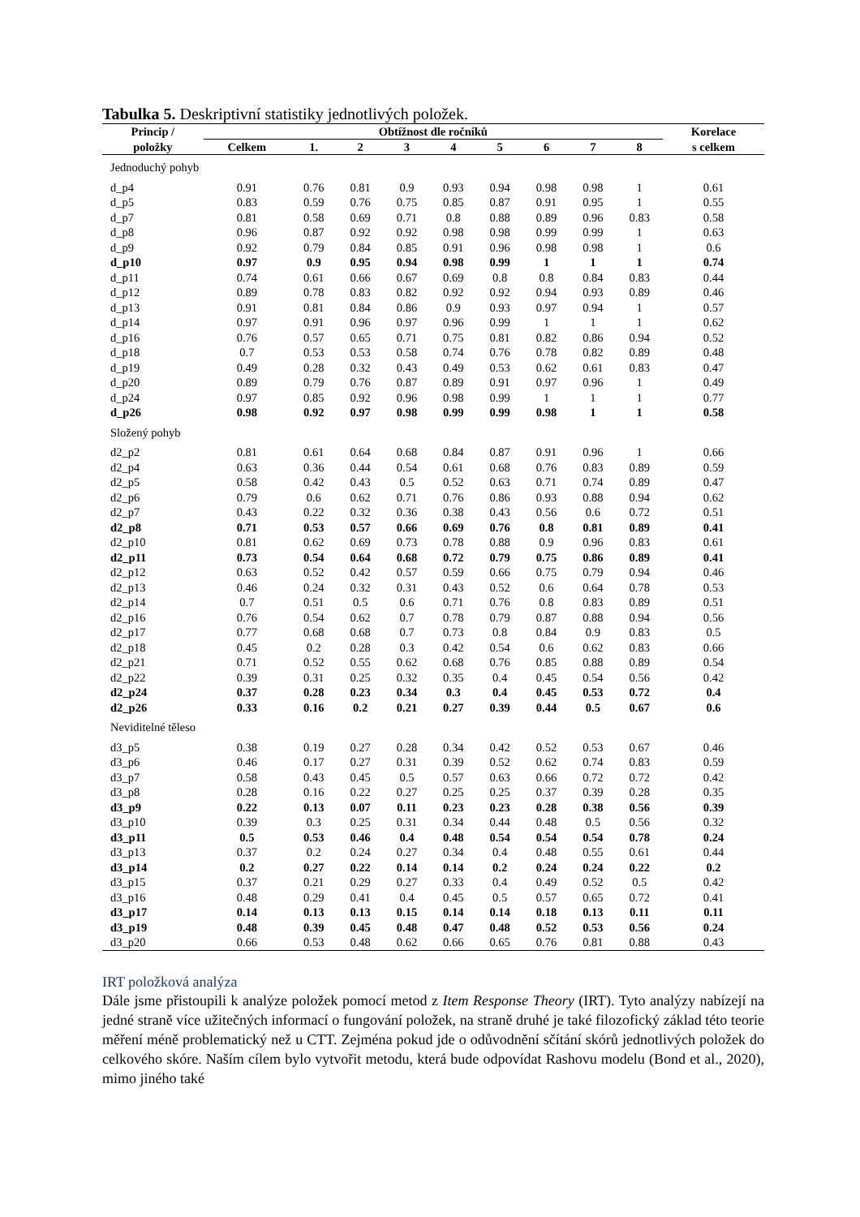Tabulka 5. Deskriptivní statistiky jednotlivých položek.
| Princip / | Obtížnost dle ročníků | | | | | | | | | Korelace |
| --- | --- | --- | --- | --- | --- | --- | --- | --- | --- | --- |
| položky | Celkem | 1. | 2 | 3 | 4 | 5 | 6 | 7 | 8 | s celkem |
| Jednoduchý pohyb | | | | | | | | | | |
| d_p4 | 0.91 | 0.76 | 0.81 | 0.9 | 0.93 | 0.94 | 0.98 | 0.98 | 1 | 0.61 |
| d_p5 | 0.83 | 0.59 | 0.76 | 0.75 | 0.85 | 0.87 | 0.91 | 0.95 | 1 | 0.55 |
| d_p7 | 0.81 | 0.58 | 0.69 | 0.71 | 0.8 | 0.88 | 0.89 | 0.96 | 0.83 | 0.58 |
| d_p8 | 0.96 | 0.87 | 0.92 | 0.92 | 0.98 | 0.98 | 0.99 | 0.99 | 1 | 0.63 |
| d_p9 | 0.92 | 0.79 | 0.84 | 0.85 | 0.91 | 0.96 | 0.98 | 0.98 | 1 | 0.6 |
| d_p10 | 0.97 | 0.9 | 0.95 | 0.94 | 0.98 | 0.99 | 1 | 1 | 1 | 0.74 |
| d_p11 | 0.74 | 0.61 | 0.66 | 0.67 | 0.69 | 0.8 | 0.8 | 0.84 | 0.83 | 0.44 |
| d_p12 | 0.89 | 0.78 | 0.83 | 0.82 | 0.92 | 0.92 | 0.94 | 0.93 | 0.89 | 0.46 |
| d_p13 | 0.91 | 0.81 | 0.84 | 0.86 | 0.9 | 0.93 | 0.97 | 0.94 | 1 | 0.57 |
| d_p14 | 0.97 | 0.91 | 0.96 | 0.97 | 0.96 | 0.99 | 1 | 1 | 1 | 0.62 |
| d_p16 | 0.76 | 0.57 | 0.65 | 0.71 | 0.75 | 0.81 | 0.82 | 0.86 | 0.94 | 0.52 |
| d_p18 | 0.7 | 0.53 | 0.53 | 0.58 | 0.74 | 0.76 | 0.78 | 0.82 | 0.89 | 0.48 |
| d_p19 | 0.49 | 0.28 | 0.32 | 0.43 | 0.49 | 0.53 | 0.62 | 0.61 | 0.83 | 0.47 |
| d_p20 | 0.89 | 0.79 | 0.76 | 0.87 | 0.89 | 0.91 | 0.97 | 0.96 | 1 | 0.49 |
| d_p24 | 0.97 | 0.85 | 0.92 | 0.96 | 0.98 | 0.99 | 1 | 1 | 1 | 0.77 |
| d_p26 | 0.98 | 0.92 | 0.97 | 0.98 | 0.99 | 0.99 | 0.98 | 1 | 1 | 0.58 |
| Složený pohyb | | | | | | | | | | |
| d2_p2 | 0.81 | 0.61 | 0.64 | 0.68 | 0.84 | 0.87 | 0.91 | 0.96 | 1 | 0.66 |
| d2_p4 | 0.63 | 0.36 | 0.44 | 0.54 | 0.61 | 0.68 | 0.76 | 0.83 | 0.89 | 0.59 |
| d2_p5 | 0.58 | 0.42 | 0.43 | 0.5 | 0.52 | 0.63 | 0.71 | 0.74 | 0.89 | 0.47 |
| d2_p6 | 0.79 | 0.6 | 0.62 | 0.71 | 0.76 | 0.86 | 0.93 | 0.88 | 0.94 | 0.62 |
| d2_p7 | 0.43 | 0.22 | 0.32 | 0.36 | 0.38 | 0.43 | 0.56 | 0.6 | 0.72 | 0.51 |
| d2_p8 | 0.71 | 0.53 | 0.57 | 0.66 | 0.69 | 0.76 | 0.8 | 0.81 | 0.89 | 0.41 |
| d2_p10 | 0.81 | 0.62 | 0.69 | 0.73 | 0.78 | 0.88 | 0.9 | 0.96 | 0.83 | 0.61 |
| d2_p11 | 0.73 | 0.54 | 0.64 | 0.68 | 0.72 | 0.79 | 0.75 | 0.86 | 0.89 | 0.41 |
| d2_p12 | 0.63 | 0.52 | 0.42 | 0.57 | 0.59 | 0.66 | 0.75 | 0.79 | 0.94 | 0.46 |
| d2_p13 | 0.46 | 0.24 | 0.32 | 0.31 | 0.43 | 0.52 | 0.6 | 0.64 | 0.78 | 0.53 |
| d2_p14 | 0.7 | 0.51 | 0.5 | 0.6 | 0.71 | 0.76 | 0.8 | 0.83 | 0.89 | 0.51 |
| d2_p16 | 0.76 | 0.54 | 0.62 | 0.7 | 0.78 | 0.79 | 0.87 | 0.88 | 0.94 | 0.56 |
| d2_p17 | 0.77 | 0.68 | 0.68 | 0.7 | 0.73 | 0.8 | 0.84 | 0.9 | 0.83 | 0.5 |
| d2_p18 | 0.45 | 0.2 | 0.28 | 0.3 | 0.42 | 0.54 | 0.6 | 0.62 | 0.83 | 0.66 |
| d2_p21 | 0.71 | 0.52 | 0.55 | 0.62 | 0.68 | 0.76 | 0.85 | 0.88 | 0.89 | 0.54 |
| d2_p22 | 0.39 | 0.31 | 0.25 | 0.32 | 0.35 | 0.4 | 0.45 | 0.54 | 0.56 | 0.42 |
| d2_p24 | 0.37 | 0.28 | 0.23 | 0.34 | 0.3 | 0.4 | 0.45 | 0.53 | 0.72 | 0.4 |
| d2_p26 | 0.33 | 0.16 | 0.2 | 0.21 | 0.27 | 0.39 | 0.44 | 0.5 | 0.67 | 0.6 |
| Neviditelné těleso | | | | | | | | | | |
| d3_p5 | 0.38 | 0.19 | 0.27 | 0.28 | 0.34 | 0.42 | 0.52 | 0.53 | 0.67 | 0.46 |
| d3_p6 | 0.46 | 0.17 | 0.27 | 0.31 | 0.39 | 0.52 | 0.62 | 0.74 | 0.83 | 0.59 |
| d3_p7 | 0.58 | 0.43 | 0.45 | 0.5 | 0.57 | 0.63 | 0.66 | 0.72 | 0.72 | 0.42 |
| d3_p8 | 0.28 | 0.16 | 0.22 | 0.27 | 0.25 | 0.25 | 0.37 | 0.39 | 0.28 | 0.35 |
| d3_p9 | 0.22 | 0.13 | 0.07 | 0.11 | 0.23 | 0.23 | 0.28 | 0.38 | 0.56 | 0.39 |
| d3_p10 | 0.39 | 0.3 | 0.25 | 0.31 | 0.34 | 0.44 | 0.48 | 0.5 | 0.56 | 0.32 |
| d3_p11 | 0.5 | 0.53 | 0.46 | 0.4 | 0.48 | 0.54 | 0.54 | 0.54 | 0.78 | 0.24 |
| d3_p13 | 0.37 | 0.2 | 0.24 | 0.27 | 0.34 | 0.4 | 0.48 | 0.55 | 0.61 | 0.44 |
| d3_p14 | 0.2 | 0.27 | 0.22 | 0.14 | 0.14 | 0.2 | 0.24 | 0.24 | 0.22 | 0.2 |
| d3_p15 | 0.37 | 0.21 | 0.29 | 0.27 | 0.33 | 0.4 | 0.49 | 0.52 | 0.5 | 0.42 |
| d3_p16 | 0.48 | 0.29 | 0.41 | 0.4 | 0.45 | 0.5 | 0.57 | 0.65 | 0.72 | 0.41 |
| d3_p17 | 0.14 | 0.13 | 0.13 | 0.15 | 0.14 | 0.14 | 0.18 | 0.13 | 0.11 | 0.11 |
| d3_p19 | 0.48 | 0.39 | 0.45 | 0.48 | 0.47 | 0.48 | 0.52 | 0.53 | 0.56 | 0.24 |
| d3_p20 | 0.66 | 0.53 | 0.48 | 0.62 | 0.66 | 0.65 | 0.76 | 0.81 | 0.88 | 0.43 |
IRT položková analýza
Dále jsme přistoupili k analýze položek pomocí metod z Item Response Theory (IRT). Tyto analýzy nabízejí na jedné straně více užitečných informací o fungování položek, na straně druhé je také filozofický základ této teorie měření méně problematický než u CTT. Zejména pokud jde o odůvodnění sčítání skórů jednotlivých položek do celkového skóre. Naším cílem bylo vytvořit metodu, která bude odpovídat Rashovu modelu (Bond et al., 2020), mimo jiného také